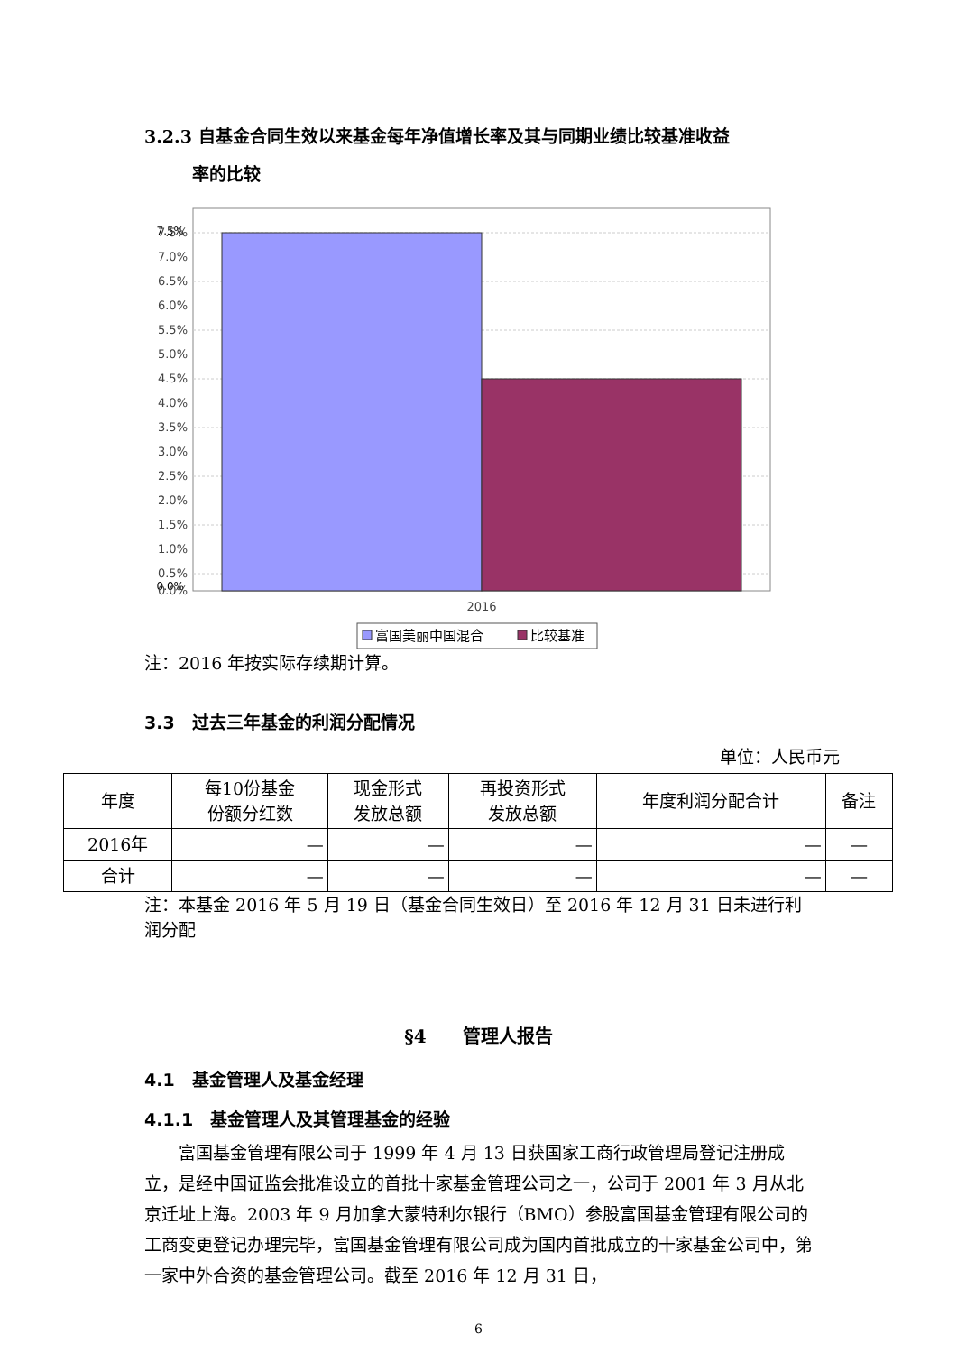3.2.3 自基金合同生效以来基金每年净值增长率及其与同期业绩比较基准收益
率的比较
7.5%
0.0%
7.5%
7.0%
6.5%
6.0%
5.5%
5.0%
4.5%
4.0%
3.5%
3.0%
2.5%
2.0%
1.5%
1.0%
0.5%
0.0%
2016
富国美丽中国混合
比较基准
注：2016 年按实际存续期计算。
3.3　过去三年基金的利润分配情况
单位：人民币元
| 年度 | 每10份基金 份额分红数 | 现金形式 发放总额 | 再投资形式 发放总额 | 年度利润分配合计 | 备注 |
| --- | --- | --- | --- | --- | --- |
| 2016年 | — | — | — | — | — |
| 合计 | — | — | — | — | — |
注：本基金 2016 年 5 月 19 日（基金合同生效日）至 2016 年 12 月 31 日未进行利润分配
§4　　管理人报告
4.1　基金管理人及基金经理
4.1.1　基金管理人及其管理基金的经验
富国基金管理有限公司于 1999 年 4 月 13 日获国家工商行政管理局登记注册成立，是经中国证监会批准设立的首批十家基金管理公司之一，公司于 2001 年 3 月从北京迁址上海。2003 年 9 月加拿大蒙特利尔银行（BMO）参股富国基金管理有限公司的工商变更登记办理完毕，富国基金管理有限公司成为国内首批成立的十家基金公司中，第一家中外合资的基金管理公司。截至 2016 年 12 月 31 日，
6